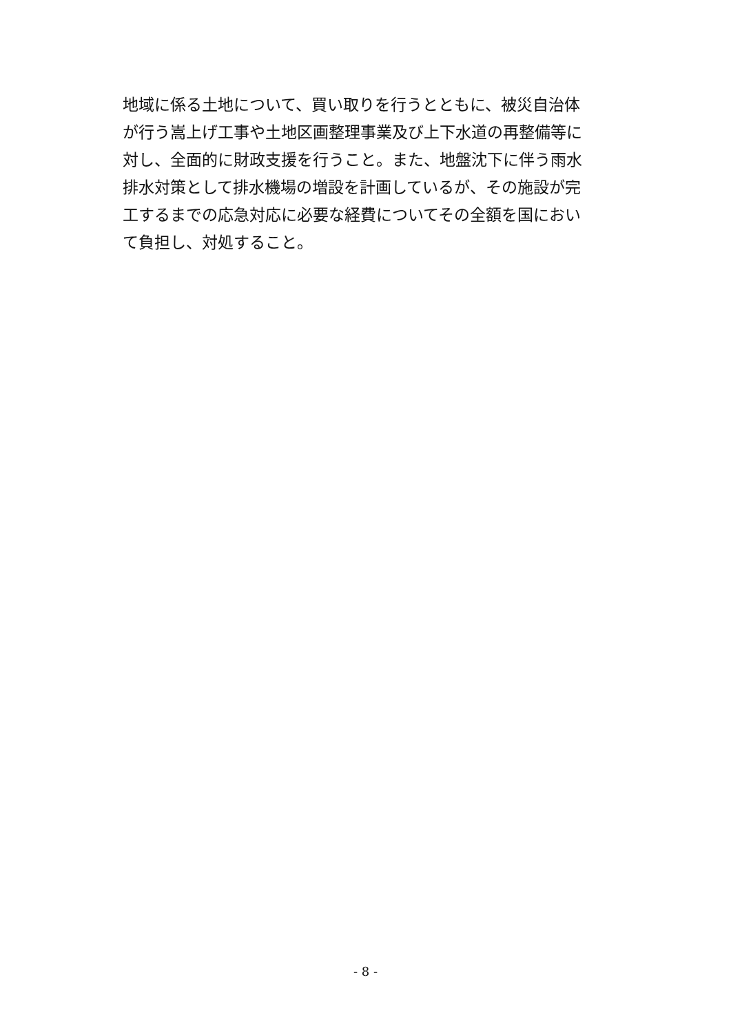地域に係る土地について、買い取りを行うとともに、被災自治体
が行う嵩上げ工事や土地区画整理事業及び上下水道の再整備等に
対し、全面的に財政支援を行うこと。また、地盤沈下に伴う雨水
排水対策として排水機場の増設を計画しているが、その施設が完
工するまでの応急対応に必要な経費についてその全額を国におい
て負担し、対処すること。
- 8 -